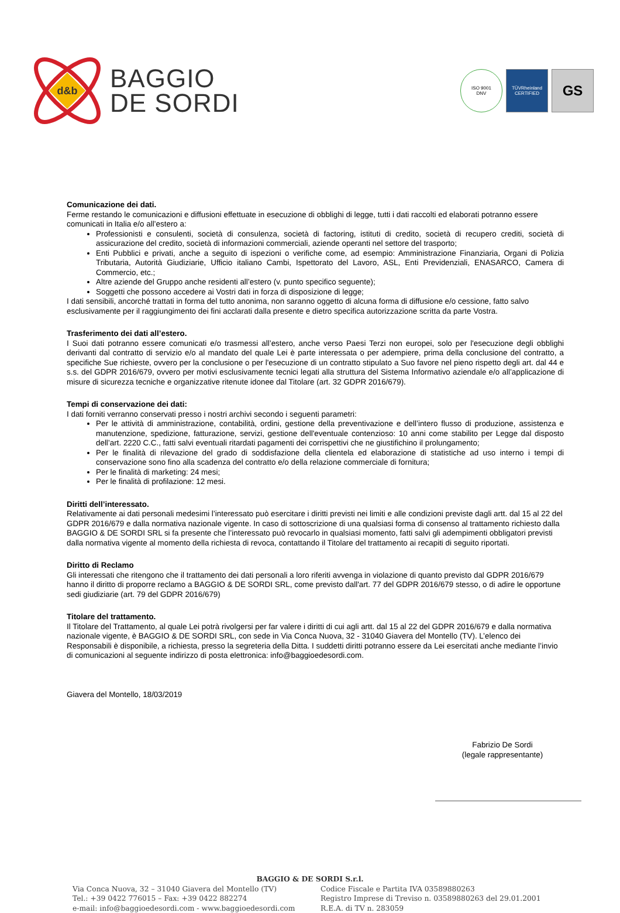d&b
BAGGIO
DE SORDI
ISO 9001
DNV
TÜVRheinland
CERTIFIED
GS
Comunicazione dei dati.
Ferme restando le comunicazioni e diffusioni effettuate in esecuzione di obblighi di legge, tutti i dati raccolti ed elaborati potranno essere comunicati in Italia e/o all’estero a:
Professionisti e consulenti, società di consulenza, società di factoring, istituti di credito, società di recupero crediti, società di assicurazione del credito, società di informazioni commerciali, aziende operanti nel settore del trasporto;
Enti Pubblici e privati, anche a seguito di ispezioni o verifiche come, ad esempio: Amministrazione Finanziaria, Organi di Polizia Tributaria, Autorità Giudiziarie, Ufficio italiano Cambi, Ispettorato del Lavoro, ASL, Enti Previdenziali, ENASARCO, Camera di Commercio, etc.;
Altre aziende del Gruppo anche residenti all’estero (v. punto specifico seguente);
Soggetti che possono accedere ai Vostri dati in forza di disposizione di legge;
I dati sensibili, ancorché trattati in forma del tutto anonima, non saranno oggetto di alcuna forma di diffusione e/o cessione, fatto salvo esclusivamente per il raggiungimento dei fini acclarati dalla presente e dietro specifica autorizzazione scritta da parte Vostra.
Trasferimento dei dati all’estero.
I Suoi dati potranno essere comunicati e/o trasmessi all’estero, anche verso Paesi Terzi non europei, solo per l'esecuzione degli obblighi derivanti dal contratto di servizio e/o al mandato del quale Lei è parte interessata o per adempiere, prima della conclusione del contratto, a specifiche Sue richieste, ovvero per la conclusione o per l'esecuzione di un contratto stipulato a Suo favore nel pieno rispetto degli art. dal 44 e s.s. del GDPR 2016/679, ovvero per motivi esclusivamente tecnici legati alla struttura del Sistema Informativo aziendale e/o all’applicazione di misure di sicurezza tecniche e organizzative ritenute idonee dal Titolare (art. 32 GDPR 2016/679).
Tempi di conservazione dei dati:
I dati forniti verranno conservati presso i nostri archivi secondo i seguenti parametri:
Per le attività di amministrazione, contabilità, ordini, gestione della preventivazione e dell’intero flusso di produzione, assistenza e manutenzione, spedizione, fatturazione, servizi, gestione dell'eventuale contenzioso: 10 anni come stabilito per Legge dal disposto dell’art. 2220 C.C., fatti salvi eventuali ritardati pagamenti dei corrispettivi che ne giustifichino il prolungamento;
Per le finalità di rilevazione del grado di soddisfazione della clientela ed elaborazione di statistiche ad uso interno i tempi di conservazione sono fino alla scadenza del contratto e/o della relazione commerciale di fornitura;
Per le finalità di marketing: 24 mesi;
Per le finalità di profilazione: 12 mesi.
Diritti dell’interessato.
Relativamente ai dati personali medesimi l’interessato può esercitare i diritti previsti nei limiti e alle condizioni previste dagli artt. dal 15 al 22 del GDPR 2016/679 e dalla normativa nazionale vigente. In caso di sottoscrizione di una qualsiasi forma di consenso al trattamento richiesto dalla BAGGIO & DE SORDI SRL si fa presente che l’interessato può revocarlo in qualsiasi momento, fatti salvi gli adempimenti obbligatori previsti dalla normativa vigente al momento della richiesta di revoca, contattando il Titolare del trattamento ai recapiti di seguito riportati.
Diritto di Reclamo
Gli interessati che ritengono che il trattamento dei dati personali a loro riferiti avvenga in violazione di quanto previsto dal GDPR 2016/679 hanno il diritto di proporre reclamo a BAGGIO & DE SORDI SRL, come previsto dall'art. 77 del GDPR 2016/679 stesso, o di adire le opportune sedi giudiziarie (art. 79 del GDPR 2016/679)
Titolare del trattamento.
Il Titolare del Trattamento, al quale Lei potrà rivolgersi per far valere i diritti di cui agli artt. dal 15 al 22 del GDPR 2016/679 e dalla normativa nazionale vigente, è BAGGIO & DE SORDI SRL, con sede in Via Conca Nuova, 32 - 31040 Giavera del Montello (TV). L’elenco dei Responsabili è disponibile, a richiesta, presso la segreteria della Ditta. I suddetti diritti potranno essere da Lei esercitati anche mediante l’invio di comunicazioni al seguente indirizzo di posta elettronica: info@baggioedesordi.com.
Giavera del Montello, 18/03/2019
Fabrizio De Sordi
(legale rappresentante)
BAGGIO & DE SORDI S.r.l.
Via Conca Nuova, 32 – 31040 Giavera del Montello (TV)
Tel.: +39 0422 776015 – Fax: +39 0422 882274
e-mail: info@baggioedesordi.com - www.baggioedesordi.com
Codice Fiscale e Partita IVA 03589880263
Registro Imprese di Treviso n. 03589880263 del 29.01.2001
R.E.A. di TV n. 283059